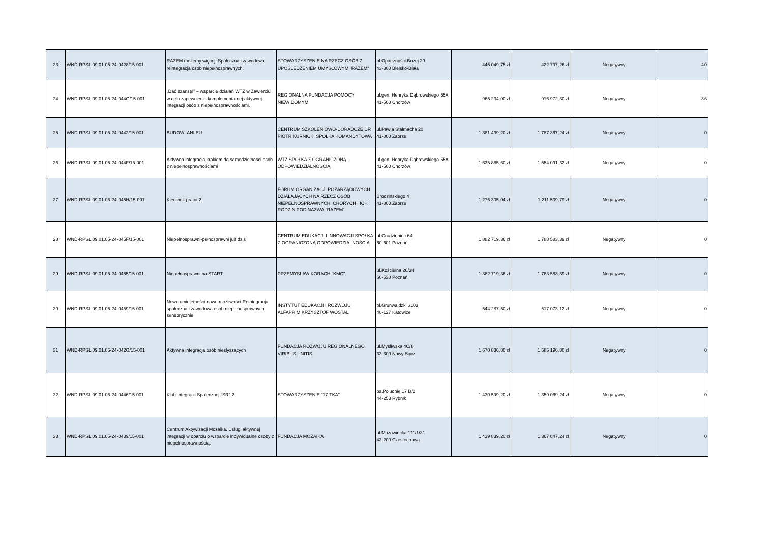| 23 | WND-RPSL.09.01.05-24-0428/15-001 | RAZEM możemy więcej! Społeczna i zawodowa reintegracja osób niepełnosprawnych. | STOWARZYSZENIE NA RZECZ OSÓB Z UPOŚLEDZENIEM UMYSŁOWYM "RAZEM" | pl.Opatrzności Bożej 20 43-300 Bielsko-Biała | 445 049,75 zł | 422 797,26 zł | Negatywny | 40 |
| 24 | WND-RPSL.09.01.05-24-044G/15-001 | „Dać szansę!” – wsparcie działań WTZ w Zawierciu w celu zapewnienia komplementarnej aktywnej integracji osób z niepełnosprawnościami. | REGIONALNA FUNDACJA POMOCY NIEWIDOMYM | ul.gen. Henryka Dąbrowskiego 55A 41-500 Chorzów | 965 234,00 zł | 916 972,30 zł | Negatywny | 36 |
| 25 | WND-RPSL.09.01.05-24-0442/15-001 | BUDOWLANI.EU | CENTRUM SZKOLENIOWO-DORADCZE DR PIOTR KURNICKI SPÓŁKA KOMANDYTOWA | ul.Pawła Stalmacha 20 41-800 Zabrze | 1 881 439,20 zł | 1 787 367,24 zł | Negatywny | 0 |
| 26 | WND-RPSL.09.01.05-24-044F/15-001 | Aktywna integracja krokiem do samodzielności osób z niepełnosprawnościami | WTZ SPÓŁKA Z OGRANICZONĄ ODPOWIEDZIALNOŚCIĄ | ul.gen. Henryka Dąbrowskiego 55A 41-500 Chorzów | 1 635 885,60 zł | 1 554 091,32 zł | Negatywny | 0 |
| 27 | WND-RPSL.09.01.05-24-045H/15-001 | Kierunek praca 2 | FORUM ORGANIZACJI POZARZĄDOWYCH DZIAŁAJĄCYCH NA RZECZ OSÓB NIEPEŁNOSPRAWNYCH, CHORYCH I ICH RODZIN POD NAZWĄ "RAZEM" | Brodzińskiego 4 41-800 Zabrze | 1 275 305,04 zł | 1 211 539,79 zł | Negatywny | 0 |
| 28 | WND-RPSL.09.01.05-24-045F/15-001 | Niepełnosprawni-pełnosprawni już dziś | CENTRUM EDUKACJI I INNOWACJI SPÓŁKA Z OGRANICZONĄ ODPOWIEDZIALNOŚCIĄ | ul.Grudzieniec 64 60-601 Poznań | 1 882 719,36 zł | 1 788 583,39 zł | Negatywny | 0 |
| 29 | WND-RPSL.09.01.05-24-0455/15-001 | Niepełnosprawni na START | PRZEMYSŁAW KORACH "KMC" | ul.Kościelna 26/34 60-538 Poznań | 1 882 719,36 zł | 1 788 583,39 zł | Negatywny | 0 |
| 30 | WND-RPSL.09.01.05-24-0459/15-001 | Nowe umiejętności-nowe możliwości-Reintegracja społeczna i zawodowa osób niepełnosprawnych sensorycznie. | INSTYTUT EDUKACJI I ROZWOJU ALFAPRIM KRZYSZTOF WOSTAL | pl.Grunwaldzki ./103 40-127 Katowice | 544 287,50 zł | 517 073,12 zł | Negatywny | 0 |
| 31 | WND-RPSL.09.01.05-24-042G/15-001 | Aktywna integracja osób niesłyszących | FUNDACJA ROZWOJU REGIONALNEGO VIRIBUS UNITIS | ul.Myśliwska 4C/8 33-300 Nowy Sącz | 1 670 836,80 zł | 1 585 196,80 zł | Negatywny | 0 |
| 32 | WND-RPSL.09.01.05-24-0446/15-001 | Klub Integracji Społecznej "SR"-2 | STOWARZYSZENIE "17-TKA" | os.Południe 17 B/2 44-253 Rybnik | 1 430 599,20 zł | 1 359 069,24 zł | Negatywny | 0 |
| 33 | WND-RPSL.09.01.05-24-0439/15-001 | Centrum Aktywizacji Mozaika. Usługi aktywnej integracji w oparciu o wsparcie indywidualne osoby z niepełnosprawnością. | FUNDACJA MOZAIKA | ul.Mazowiecka 111/1/31 42-200 Częstochowa | 1 439 839,20 zł | 1 367 847,24 zł | Negatywny | 0 |